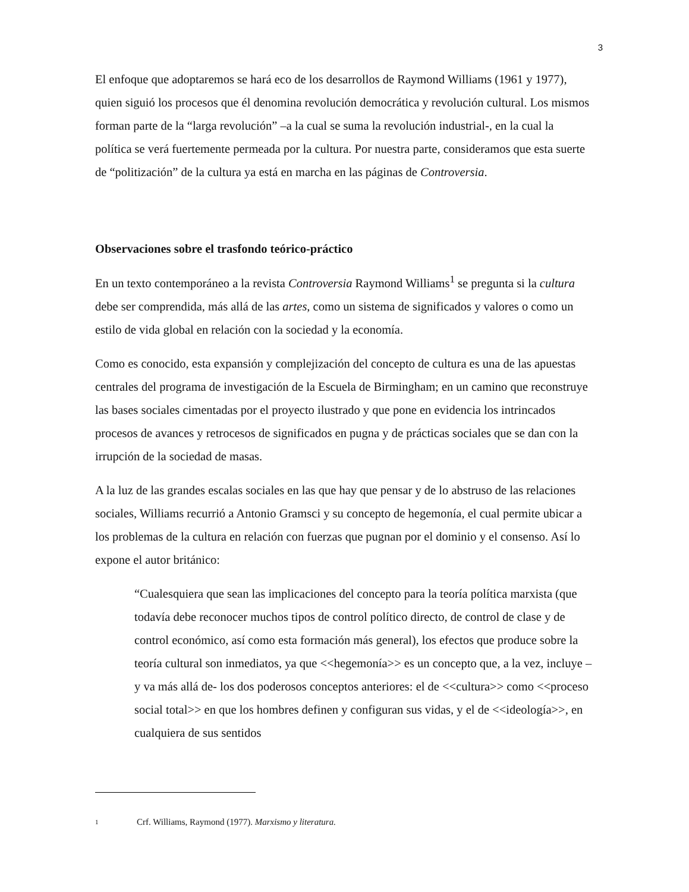3
El enfoque que adoptaremos se hará eco de los desarrollos de Raymond Williams (1961 y 1977), quien siguió los procesos que él denomina revolución democrática y revolución cultural. Los mismos forman parte de la “larga revolución” –a la cual se suma la revolución industrial-, en la cual la política se verá fuertemente permeada por la cultura. Por nuestra parte, consideramos que esta suerte de “politización” de la cultura ya está en marcha en las páginas de Controversia.
Observaciones sobre el trasfondo teórico-práctico
En un texto contemporáneo a la revista Controversia Raymond Williams<sup>1</sup> se pregunta si la cultura debe ser comprendida, más allá de las artes, como un sistema de significados y valores o como un estilo de vida global en relación con la sociedad y la economía.
Como es conocido, esta expansión y complejización del concepto de cultura es una de las apuestas centrales del programa de investigación de la Escuela de Birmingham; en un camino que reconstruye las bases sociales cimentadas por el proyecto ilustrado y que pone en evidencia los intrincados procesos de avances y retrocesos de significados en pugna y de prácticas sociales que se dan con la irrupción de la sociedad de masas.
A la luz de las grandes escalas sociales en las que hay que pensar y de lo abstruso de las relaciones sociales, Williams recurrió a Antonio Gramsci y su concepto de hegemonía, el cual permite ubicar a los problemas de la cultura en relación con fuerzas que pugnan por el dominio y el consenso. Así lo expone el autor británico:
“Cualesquiera que sean las implicaciones del concepto para la teoría política marxista (que todavía debe reconocer muchos tipos de control político directo, de control de clase y de control económico, así como esta formación más general), los efectos que produce sobre la teoría cultural son inmediatos, ya que <<hegemonía>> es un concepto que, a la vez, incluye –y va más allá de- los dos poderosos conceptos anteriores: el de <<cultura>> como <<proceso social total>> en que los hombres definen y configuran sus vidas, y el de <<ideología>>, en cualquiera de sus sentidos
1
Crf. Williams, Raymond (1977). Marxismo y literatura.